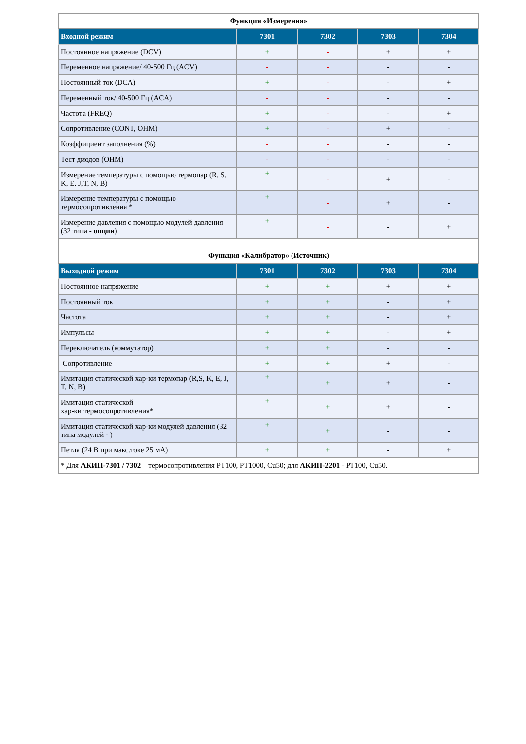| Функция «Измерения» | | | | |
| Входной режим | 7301 | 7302 | 7303 | 7304 |
| Постоянное напряжение (DCV) | + | - | + | + |
| Переменное напряжение/ 40-500 Гц (ACV) | - | - | - | - |
| Постоянный ток (DCA) | + | - | - | + |
| Переменный ток/ 40-500 Гц (ACA) | - | - | - | - |
| Частота (FREQ) | + | - | - | + |
| Сопротивление (CONT, OHM) | + | - | + | - |
| Коэффициент заполнения (%) | - | - | - | - |
| Тест диодов (OHM) | - | - | - | - |
| Измерение температуры с помощью термопар (R, S, K, E, J,T, N, B) | + | - | + | - |
| Измерение температуры с помощью термосопротивления * | + | - | + | - |
| Измерение давления с помощью модулей давления (32 типа - опции ) | + | - | - | + |
| Функция «Калибратор» (Источник) | | | | |
| Выходной режим | 7301 | 7302 | 7303 | 7304 |
| Постоянное напряжение | + | + | + | + |
| Постоянный ток | + | + | - | + |
| Частота | + | + | - | + |
| Импульсы | + | + | - | + |
| Переключатель (коммутатор) | + | + | - | - |
| Сопротивление | + | + | + | - |
| Имитация статической хар-ки термопар (R,S, K, E, J, T, N, B) | + | + | + | - |
| Имитация статической хар-ки термосопротивления* | + | + | + | - |
| Имитация статической хар-ки модулей давления (32 типа модулей - ) | + | + | - | - |
| Петля (24 В при макс.токе 25 мА) | + | + | - | + |
| * Для АКИП-7301 / 7302 – термосопротивления PT100, PT1000, Cu50; для АКИП-2201 - PT100, Cu50. | | | | |